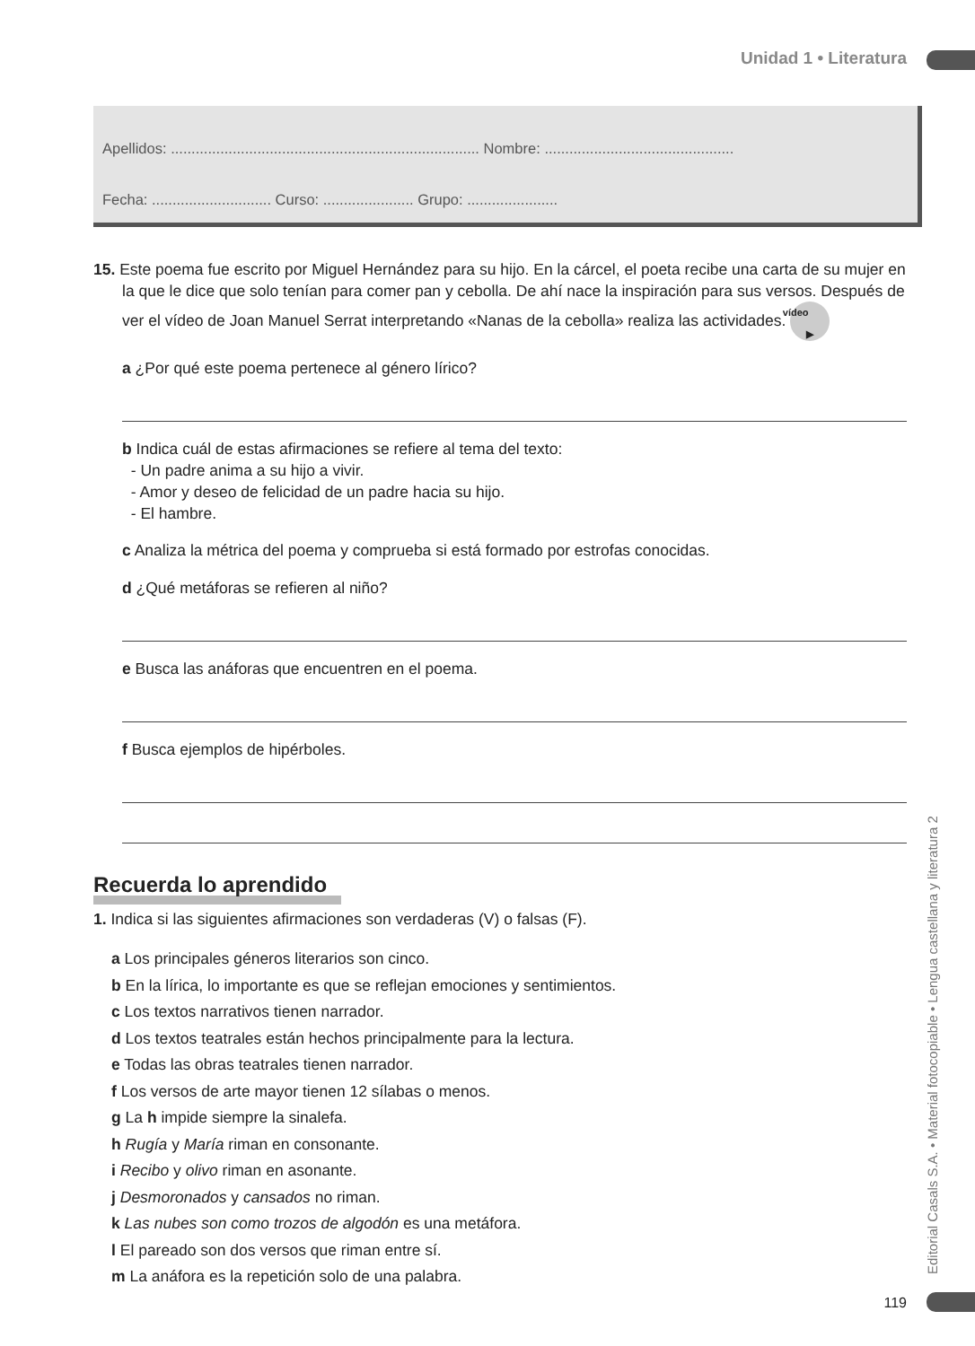Unidad 1 • Literatura
Apellidos: ........................................................................... Nombre: ..............................................
Fecha: ............................. Curso: ...................... Grupo: ......................
15. Este poema fue escrito por Miguel Hernández para su hijo. En la cárcel, el poeta recibe una carta de su mujer en la que le dice que solo tenían para comer pan y cebolla. De ahí nace la inspiración para sus versos. Después de ver el vídeo de Joan Manuel Serrat interpretando «Nanas de la cebolla» realiza las actividades. vídeo
▶
a ¿Por qué este poema pertenece al género lírico?
b Indica cuál de estas afirmaciones se refiere al tema del texto:
- Un padre anima a su hijo a vivir.
- Amor y deseo de felicidad de un padre hacia su hijo.
- El hambre.
c Analiza la métrica del poema y comprueba si está formado por estrofas conocidas.
d ¿Qué metáforas se refieren al niño?
e Busca las anáforas que encuentren en el poema.
f Busca ejemplos de hipérboles.
Recuerda lo aprendido
1. Indica si las siguientes afirmaciones son verdaderas (V) o falsas (F).
a Los principales géneros literarios son cinco.
b En la lírica, lo importante es que se reflejan emociones y sentimientos.
c Los textos narrativos tienen narrador.
d Los textos teatrales están hechos principalmente para la lectura.
e Todas las obras teatrales tienen narrador.
f Los versos de arte mayor tienen 12 sílabas o menos.
g La h impide siempre la sinalefa.
h Rugía y María riman en consonante.
i Recibo y olivo riman en asonante.
j Desmoronados y cansados no riman.
k Las nubes son como trozos de algodón es una metáfora.
l El pareado son dos versos que riman entre sí.
m La anáfora es la repetición solo de una palabra.
Editorial Casals S.A. • Material fotocopiable • Lengua castellana y literatura 2
119